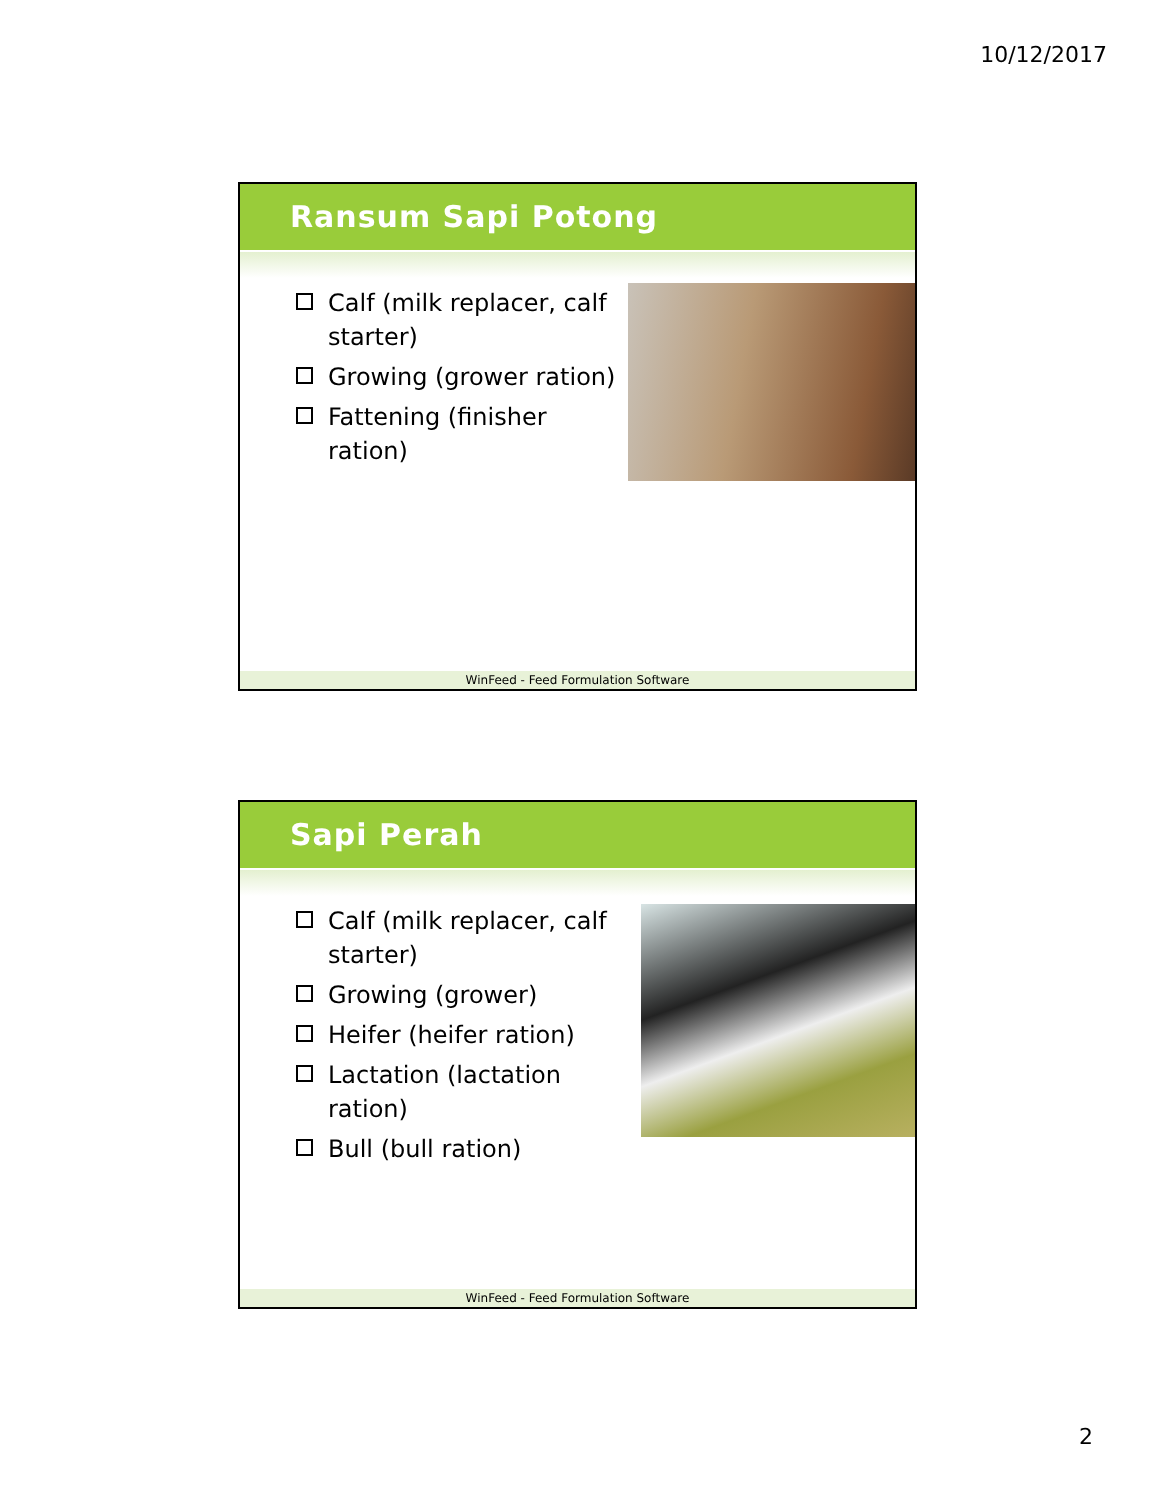10/12/2017
Ransum Sapi Potong
Calf (milk replacer, calf starter)
Growing (grower ration)
Fattening (finisher ration)
WinFeed - Feed Formulation Software
Sapi Perah
Calf (milk replacer, calf starter)
Growing (grower)
Heifer (heifer ration)
Lactation (lactation ration)
Bull (bull ration)
WinFeed - Feed Formulation Software
2